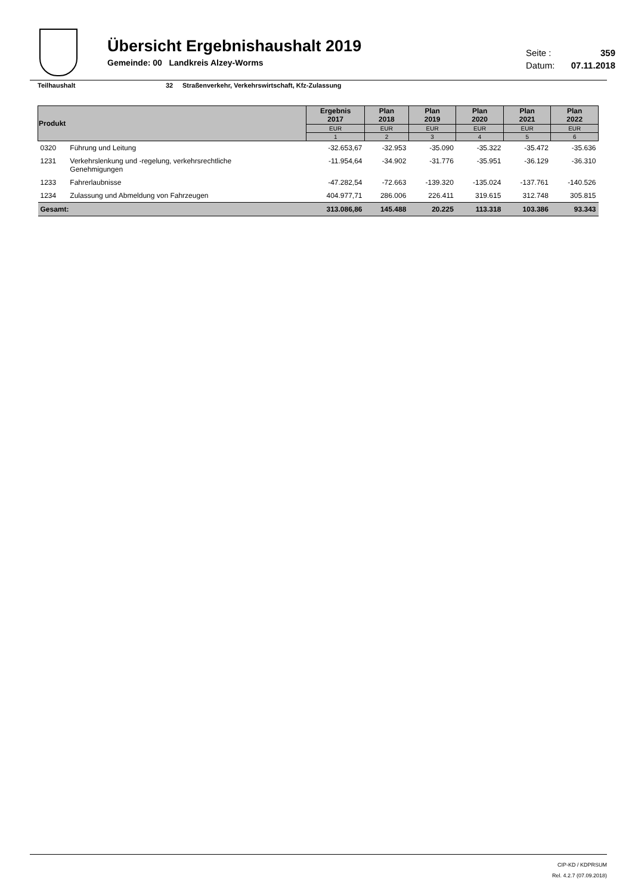Übersicht Ergebnishaushalt 2019
Gemeinde: 00 Landkreis Alzey-Worms
Seite : 359
Datum: 07.11.2018
Teilhaushalt 32 Straßenverkehr, Verkehrswirtschaft, Kfz-Zulassung
| Produkt | | Ergebnis 2017 | Plan 2018 | Plan 2019 | Plan 2020 | Plan 2021 | Plan 2022 |
| --- | --- | --- | --- | --- | --- | --- | --- |
| | | EUR | EUR | EUR | EUR | EUR | EUR |
| | | 1 | 2 | 3 | 4 | 5 | 6 |
| 0320 | Führung und Leitung | -32.653,67 | -32.953 | -35.090 | -35.322 | -35.472 | -35.636 |
| 1231 | Verkehrslenkung und -regelung, verkehrsrechtliche Genehmigungen | -11.954,64 | -34.902 | -31.776 | -35.951 | -36.129 | -36.310 |
| 1233 | Fahrerlaubnisse | -47.282,54 | -72.663 | -139.320 | -135.024 | -137.761 | -140.526 |
| 1234 | Zulassung und Abmeldung von Fahrzeugen | 404.977,71 | 286.006 | 226.411 | 319.615 | 312.748 | 305.815 |
| Gesamt: | | 313.086,86 | 145.488 | 20.225 | 113.318 | 103.386 | 93.343 |
CIP-KD / KDPRSUM
Rel. 4.2.7 (07.09.2018)